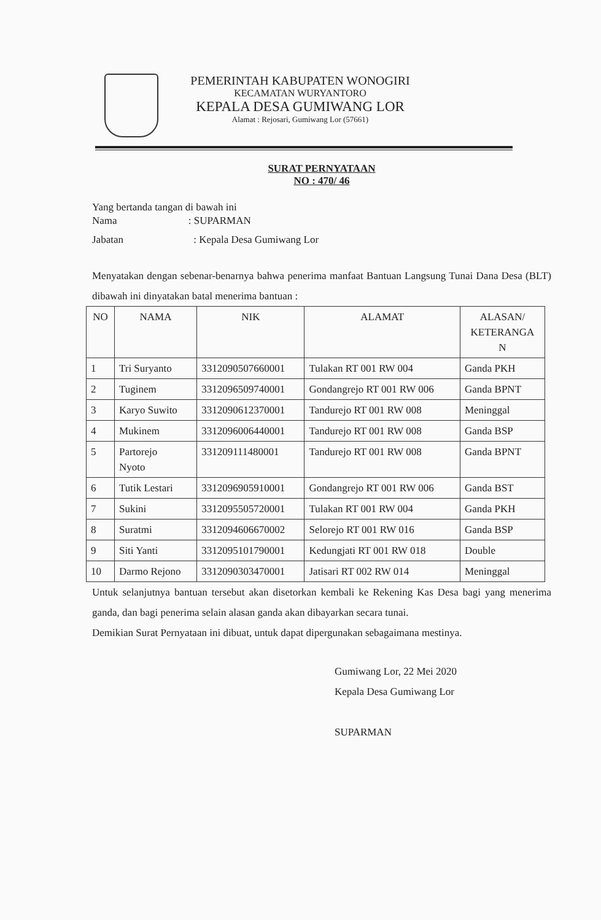PEMERINTAH KABUPATEN WONOGIRI
KECAMATAN WURYANTORO
KEPALA DESA GUMIWANG LOR
Alamat : Rejosari, Gumiwang Lor (57661)
SURAT PERNYATAAN
NO : 470/ 46
Yang bertanda tangan di bawah ini
Nama : SUPARMAN
Jabatan : Kepala Desa Gumiwang Lor
Menyatakan dengan sebenar-benarnya bahwa penerima manfaat Bantuan Langsung Tunai Dana Desa (BLT) dibawah ini dinyatakan batal menerima bantuan :
| NO | NAMA | NIK | ALAMAT | ALASAN/ KETERANGA N |
| --- | --- | --- | --- | --- |
| 1 | Tri Suryanto | 3312090507660001 | Tulakan RT 001 RW 004 | Ganda PKH |
| 2 | Tuginem | 3312096509740001 | Gondangrejo RT 001 RW 006 | Ganda BPNT |
| 3 | Karyo Suwito | 3312090612370001 | Tandurejo RT 001 RW 008 | Meninggal |
| 4 | Mukinem | 3312096006440001 | Tandurejo RT 001 RW 008 | Ganda BSP |
| 5 | Partorejo Nyoto | 331209111480001 | Tandurejo RT 001 RW 008 | Ganda BPNT |
| 6 | Tutik Lestari | 3312096905910001 | Gondangrejo RT 001 RW 006 | Ganda BST |
| 7 | Sukini | 3312095505720001 | Tulakan RT 001 RW 004 | Ganda PKH |
| 8 | Suratmi | 3312094606670002 | Selorejo RT 001 RW 016 | Ganda BSP |
| 9 | Siti Yanti | 3312095101790001 | Kedungjati RT 001 RW 018 | Double |
| 10 | Darmo Rejono | 3312090303470001 | Jatisari RT 002 RW 014 | Meninggal |
Untuk selanjutnya bantuan tersebut akan disetorkan kembali ke Rekening Kas Desa bagi yang menerima ganda, dan bagi penerima selain alasan ganda akan dibayarkan secara tunai.
Demikian Surat Pernyataan ini dibuat, untuk dapat dipergunakan sebagaimana mestinya.
Gumiwang Lor, 22 Mei 2020
Kepala Desa Gumiwang Lor
SUPARMAN